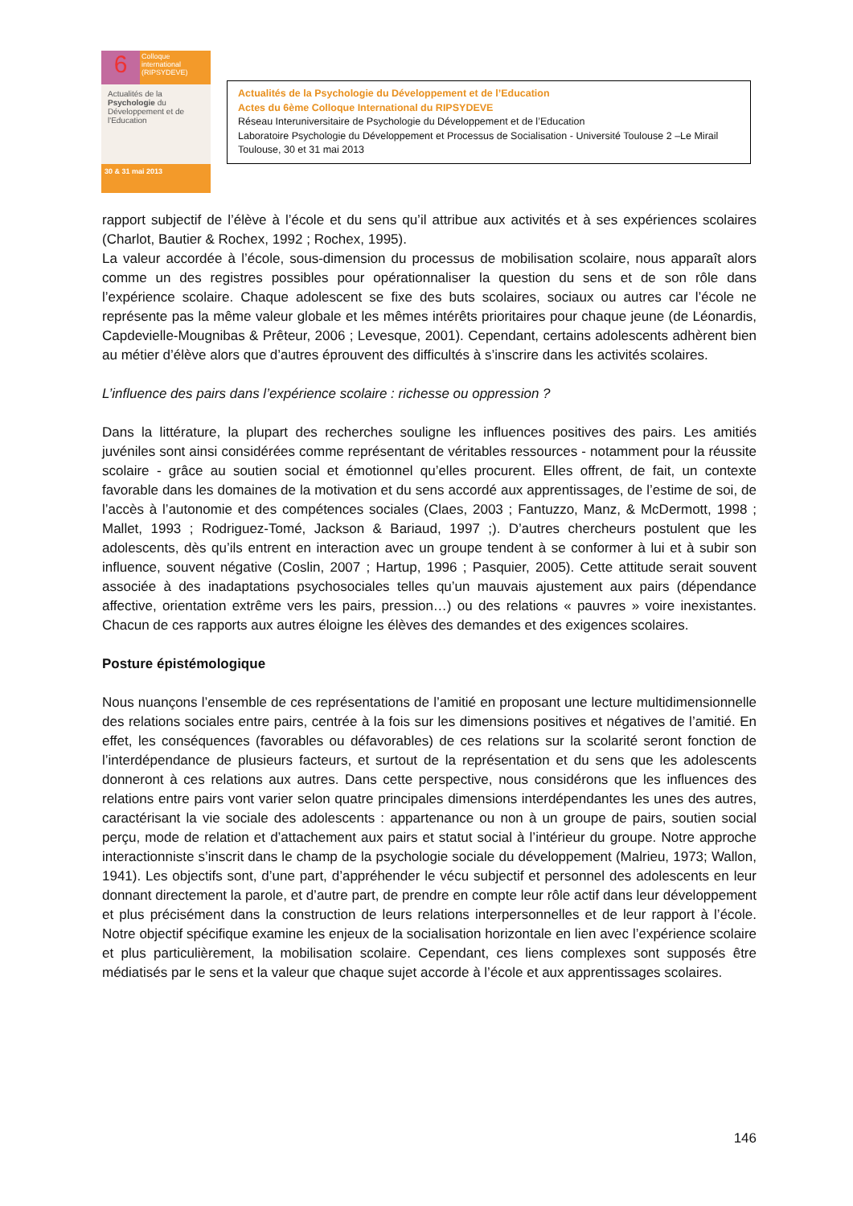6
Colloque international (RIPSYDEVE)
Actualités de la Psychologie du Développement et de l'Education
30 & 31 mai 2013
Actualités de la Psychologie du Développement et de l’Education
Actes du 6ème Colloque International du RIPSYDEVE
Réseau Interuniversitaire de Psychologie du Développement et de l’Education
Laboratoire Psychologie du Développement et Processus de Socialisation - Université Toulouse 2 –Le Mirail
Toulouse, 30 et 31 mai 2013
rapport subjectif de l’élève à l’école et du sens qu’il attribue aux activités et à ses expériences scolaires (Charlot, Bautier & Rochex, 1992 ; Rochex, 1995).
La valeur accordée à l’école, sous-dimension du processus de mobilisation scolaire, nous apparaît alors comme un des registres possibles pour opérationnaliser la question du sens et de son rôle dans l’expérience scolaire. Chaque adolescent se fixe des buts scolaires, sociaux ou autres car l’école ne représente pas la même valeur globale et les mêmes intérêts prioritaires pour chaque jeune (de Léonardis, Capdevielle-Mougnibas & Prêteur, 2006 ; Levesque, 2001). Cependant, certains adolescents adhèrent bien au métier d’élève alors que d’autres éprouvent des difficultés à s’inscrire dans les activités scolaires.
L’influence des pairs dans l’expérience scolaire : richesse ou oppression ?
Dans la littérature, la plupart des recherches souligne les influences positives des pairs. Les amitiés juvéniles sont ainsi considérées comme représentant de véritables ressources - notamment pour la réussite scolaire - grâce au soutien social et émotionnel qu’elles procurent. Elles offrent, de fait, un contexte favorable dans les domaines de la motivation et du sens accordé aux apprentissages, de l’estime de soi, de l’accès à l’autonomie et des compétences sociales (Claes, 2003 ; Fantuzzo, Manz, & McDermott, 1998 ; Mallet, 1993 ; Rodriguez-Tomé, Jackson & Bariaud, 1997 ;). D’autres chercheurs postulent que les adolescents, dès qu’ils entrent en interaction avec un groupe tendent à se conformer à lui et à subir son influence, souvent négative (Coslin, 2007 ; Hartup, 1996 ; Pasquier, 2005). Cette attitude serait souvent associée à des inadaptations psychosociales telles qu’un mauvais ajustement aux pairs (dépendance affective, orientation extrême vers les pairs, pression…) ou des relations « pauvres » voire inexistantes. Chacun de ces rapports aux autres éloigne les élèves des demandes et des exigences scolaires.
Posture épistémologique
Nous nuançons l’ensemble de ces représentations de l’amitié en proposant une lecture multidimensionnelle des relations sociales entre pairs, centrée à la fois sur les dimensions positives et négatives de l’amitié. En effet, les conséquences (favorables ou défavorables) de ces relations sur la scolarité seront fonction de l’interdépendance de plusieurs facteurs, et surtout de la représentation et du sens que les adolescents donneront à ces relations aux autres. Dans cette perspective, nous considérons que les influences des relations entre pairs vont varier selon quatre principales dimensions interdépendantes les unes des autres, caractérisant la vie sociale des adolescents : appartenance ou non à un groupe de pairs, soutien social perçu, mode de relation et d’attachement aux pairs et statut social à l’intérieur du groupe. Notre approche interactionniste s’inscrit dans le champ de la psychologie sociale du développement (Malrieu, 1973; Wallon, 1941). Les objectifs sont, d’une part, d’appréhender le vécu subjectif et personnel des adolescents en leur donnant directement la parole, et d’autre part, de prendre en compte leur rôle actif dans leur développement et plus précisément dans la construction de leurs relations interpersonnelles et de leur rapport à l’école. Notre objectif spécifique examine les enjeux de la socialisation horizontale en lien avec l’expérience scolaire et plus particulièrement, la mobilisation scolaire. Cependant, ces liens complexes sont supposés être médiatisés par le sens et la valeur que chaque sujet accorde à l’école et aux apprentissages scolaires.
146